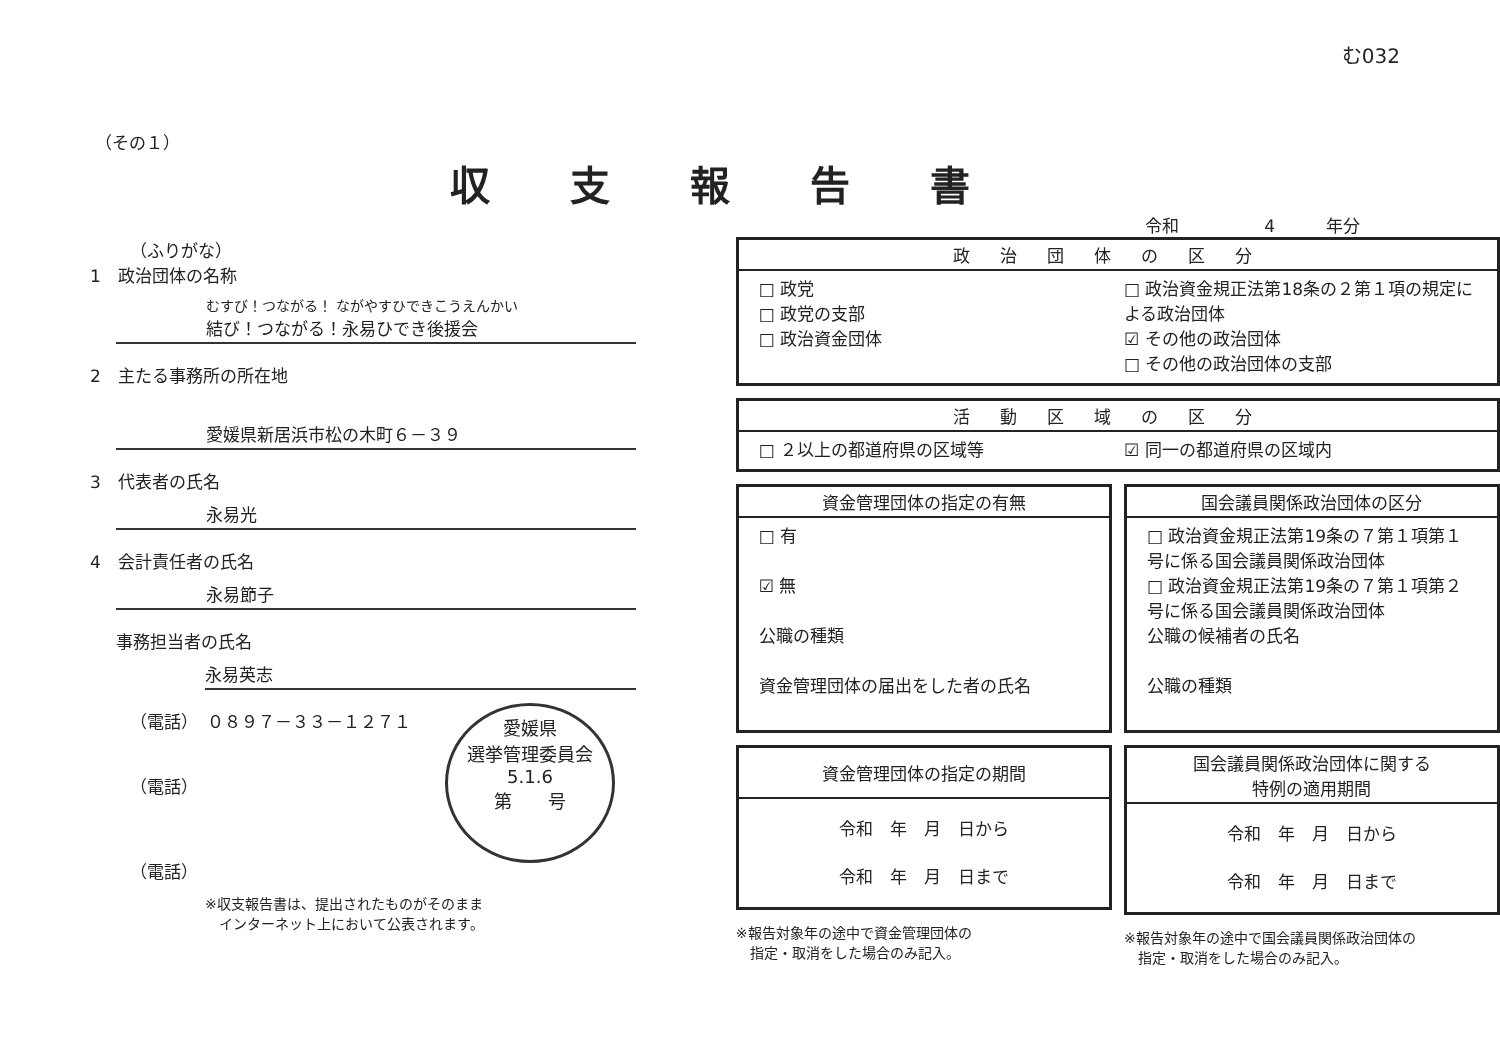む032
（その１）
収支報告書
令和　　　　　4　　　年分
（ふりがな）
1　政治団体の名称
むすび！つながる！ ながやすひできこうえんかい
結び！つながる！永易ひでき後援会
2　主たる事務所の所在地
愛媛県新居浜市松の木町６－３９
3　代表者の氏名
永易光
4　会計責任者の氏名
永易節子
事務担当者の氏名
永易英志
（電話）　０８９７－３３－１２７１
（電話）
（電話）
※収支報告書は、提出されたものがそのまま
　インターネット上において公表されます。
愛媛県
選挙管理委員会
5.1.6
第　　号
政治団体の区分
□ 政党
□ 政党の支部
□ 政治資金団体
□ 政治資金規正法第18条の２第１項の規定による政治団体
☑ その他の政治団体
□ その他の政治団体の支部
活動区域の区分
□ ２以上の都道府県の区域等 ☑ 同一の都道府県の区域内
資金管理団体の指定の有無
□ 有
☑ 無
公職の種類
資金管理団体の届出をした者の氏名
国会議員関係政治団体の区分
□ 政治資金規正法第19条の７第１項第１号に係る国会議員関係政治団体
□ 政治資金規正法第19条の７第１項第２号に係る国会議員関係政治団体
公職の候補者の氏名
公職の種類
資金管理団体の指定の期間
令和　年　月　日から
令和　年　月　日まで
※報告対象年の途中で資金管理団体の
　指定・取消をした場合のみ記入。
国会議員関係政治団体に関する
特例の適用期間
令和　年　月　日から
令和　年　月　日まで
※報告対象年の途中で国会議員関係政治団体の
　指定・取消をした場合のみ記入。